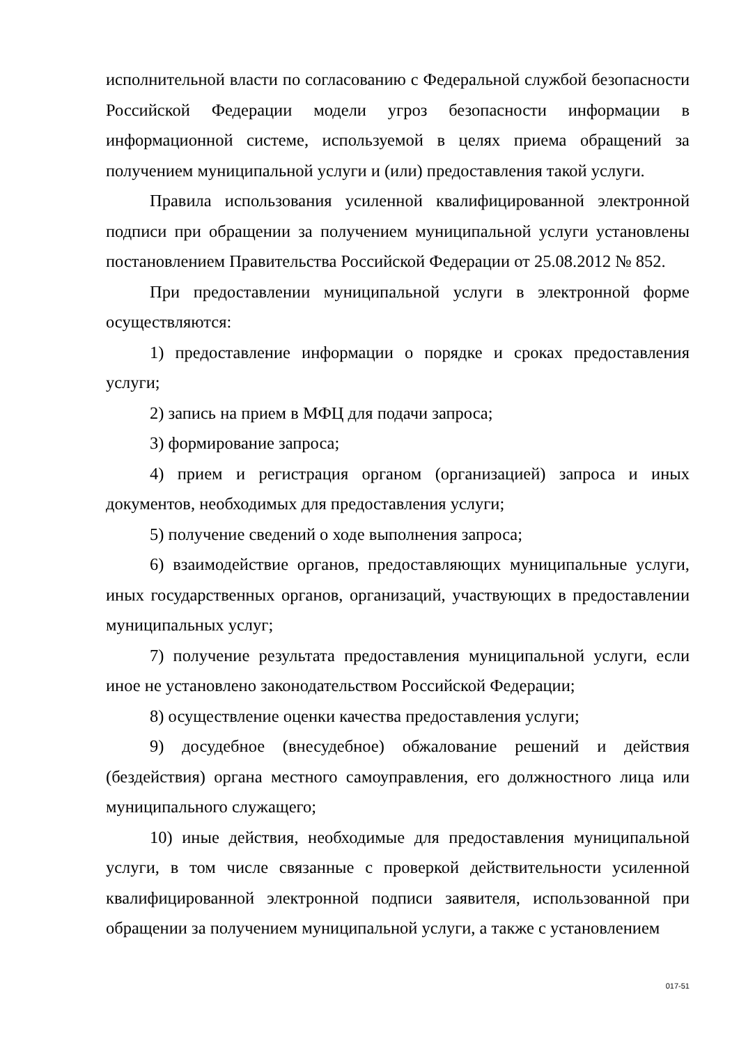исполнительной власти по согласованию с Федеральной службой безопасности Российской Федерации модели угроз безопасности информации в информационной системе, используемой в целях приема обращений за получением муниципальной услуги и (или) предоставления такой услуги.
Правила использования усиленной квалифицированной электронной подписи при обращении за получением муниципальной услуги установлены постановлением Правительства Российской Федерации от 25.08.2012 № 852.
При предоставлении муниципальной услуги в электронной форме осуществляются:
1) предоставление информации о порядке и сроках предоставления услуги;
2) запись на прием в МФЦ для подачи запроса;
3) формирование запроса;
4) прием и регистрация органом (организацией) запроса и иных документов, необходимых для предоставления услуги;
5) получение сведений о ходе выполнения запроса;
6) взаимодействие органов, предоставляющих муниципальные услуги, иных государственных органов, организаций, участвующих в предоставлении муниципальных услуг;
7) получение результата предоставления муниципальной услуги, если иное не установлено законодательством Российской Федерации;
8) осуществление оценки качества предоставления услуги;
9) досудебное (внесудебное) обжалование решений и действия (бездействия) органа местного самоуправления, его должностного лица или муниципального служащего;
10) иные действия, необходимые для предоставления муниципальной услуги, в том числе связанные с проверкой действительности усиленной квалифицированной электронной подписи заявителя, использованной при обращении за получением муниципальной услуги, а также с установлением
017-51